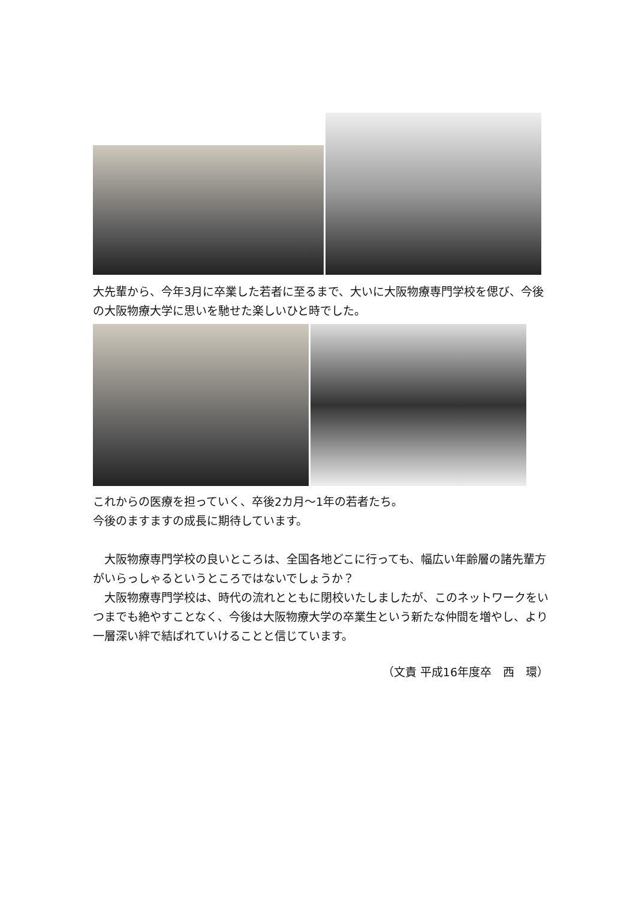大先輩から、今年3月に卒業した若者に至るまで、大いに大阪物療専門学校を偲び、今後の大阪物療大学に思いを馳せた楽しいひと時でした。
これからの医療を担っていく、卒後2カ月～1年の若者たち。
今後のますますの成長に期待しています。
　大阪物療専門学校の良いところは、全国各地どこに行っても、幅広い年齢層の諸先輩方がいらっしゃるというところではないでしょうか？
　大阪物療専門学校は、時代の流れとともに閉校いたしましたが、このネットワークをいつまでも絶やすことなく、今後は大阪物療大学の卒業生という新たな仲間を増やし、より一層深い絆で結ばれていけることと信じています。
（文責 平成16年度卒　西　環）